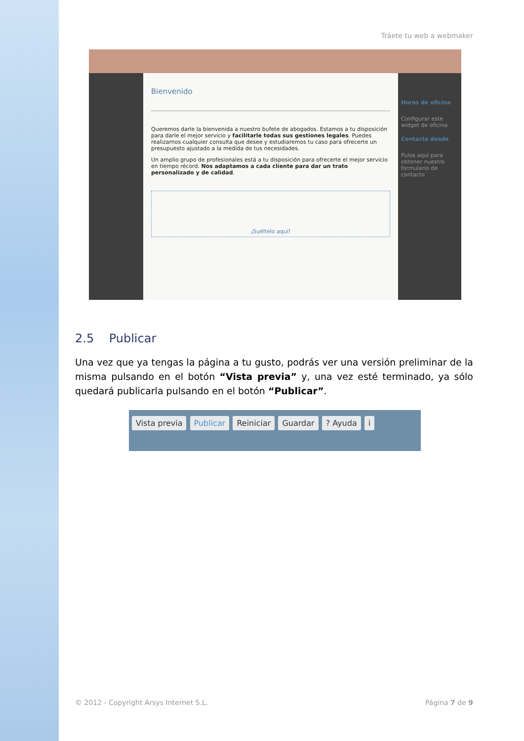Tráete tu web a webmaker
Bienvenido
Queremos darle la bienvenida a nuestro bufete de abogados. Estamos a tu disposición para darle el mejor servicio y facilitarle todas sus gestiones legales. Puedes realizarnos cualquier consulta que desee y estudiaremos tu caso para ofrecerte un presupuesto ajustado a la medida de tus necesidades.
Un amplio grupo de profesionales está a tu disposición para ofrecerte el mejor servicio en tiempo récord. Nos adaptamos a cada cliente para dar un trato personalizado y de calidad.
¡Suéltelo aquí!
Horas de oficina
Configurar este widget de oficina
Contacto desde
Pulse aquí para obtener nuestro formulario de contacto
2.5 Publicar
Una vez que ya tengas la página a tu gusto, podrás ver una versión preliminar de la misma pulsando en el botón “Vista previa” y, una vez esté terminado, ya sólo quedará publicarla pulsando en el botón “Publicar”.
Vista previa Publicar Reiniciar Guardar ? Ayuda i
© 2012 - Copyright Arsys Internet S.L. Página 7 de 9